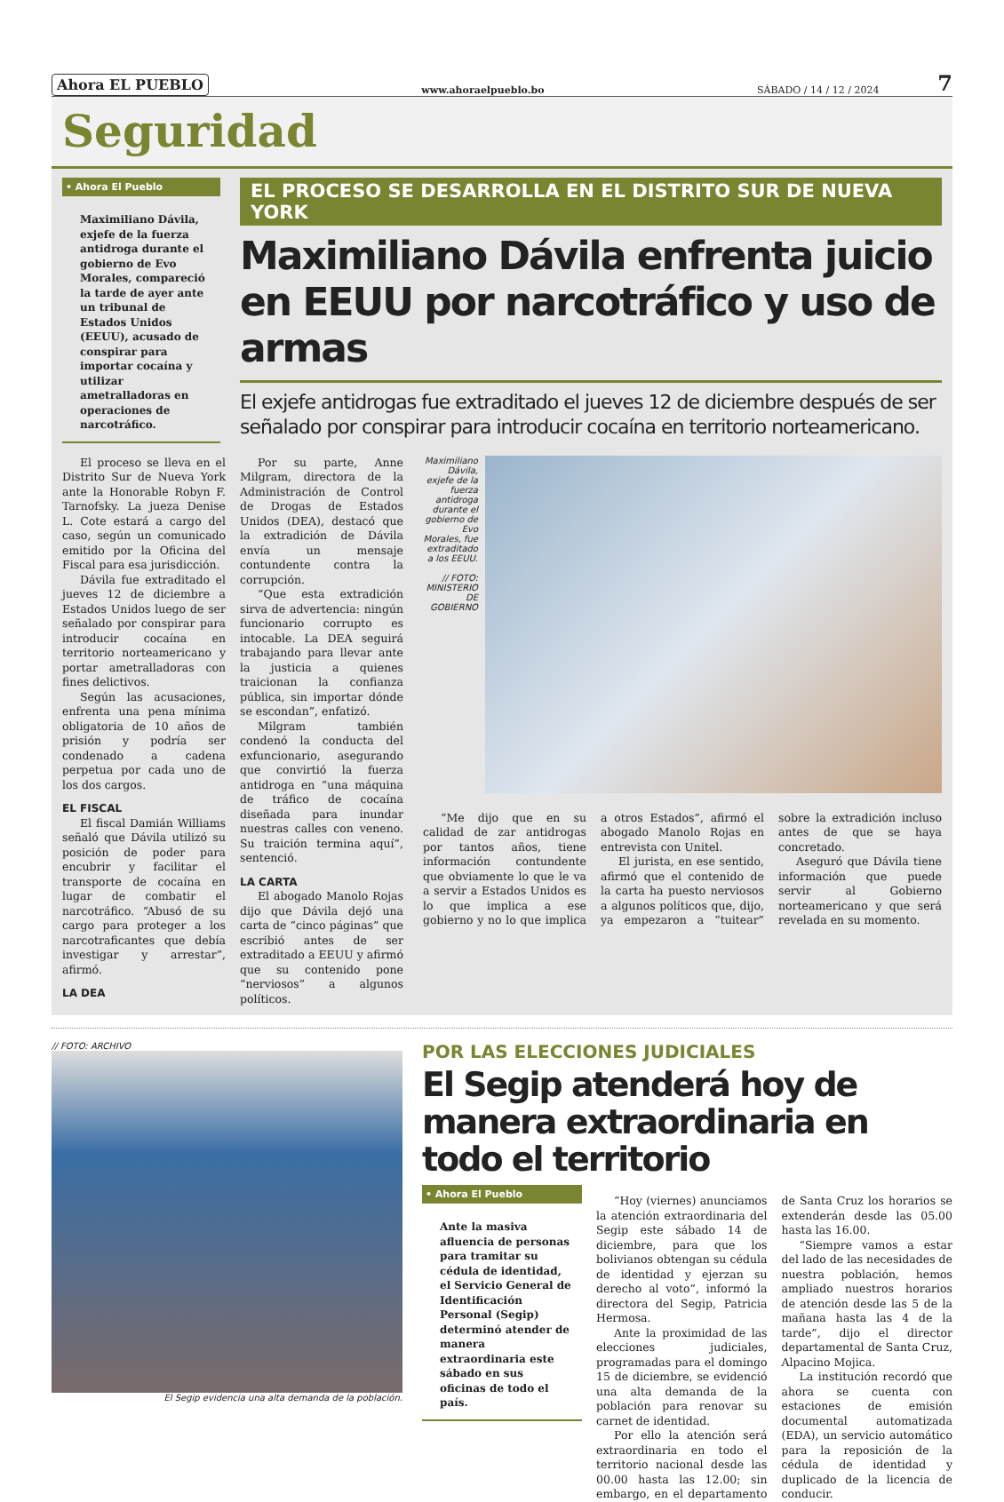Ahora EL PUEBLO www.ahoraelpueblo.bo SÁBADO / 14 / 12 / 2024 7
Seguridad
• Ahora El Pueblo
Maximiliano Dávila, exjefe de la fuerza antidroga durante el gobierno de Evo Morales, compareció la tarde de ayer ante un tribunal de Estados Unidos (EEUU), acusado de conspirar para importar cocaína y utilizar ametralladoras en operaciones de narcotráfico.
EL PROCESO SE DESARROLLA EN EL DISTRITO SUR DE NUEVA YORK
Maximiliano Dávila enfrenta juicio en EEUU por narcotráfico y uso de armas
El exjefe antidrogas fue extraditado el jueves 12 de diciembre después de ser señalado por conspirar para introducir cocaína en territorio norteamericano.
El proceso se lleva en el Distrito Sur de Nueva York ante la Honorable Robyn F. Tarnofsky. La jueza Denise L. Cote estará a cargo del caso, según un comunicado emitido por la Oficina del Fiscal para esa jurisdicción.
Dávila fue extraditado el jueves 12 de diciembre a Estados Unidos luego de ser señalado por conspirar para introducir cocaína en territorio norteamericano y portar ametralladoras con fines delictivos.
Según las acusaciones, enfrenta una pena mínima obligatoria de 10 años de prisión y podría ser condenado a cadena perpetua por cada uno de los dos cargos.
EL FISCAL
El fiscal Damián Williams señaló que Dávila utilizó su posición de poder para encubrir y facilitar el transporte de cocaína en lugar de combatir el narcotráfico. “Abusó de su cargo para proteger a los narcotraficantes que debía investigar y arrestar”, afirmó.
LA DEA
Por su parte, Anne Milgram, directora de la Administración de Control de Drogas de Estados Unidos (DEA), destacó que la extradición de Dávila envía un mensaje contundente contra la corrupción.
“Que esta extradición sirva de advertencia: ningún funcionario corrupto es intocable. La DEA seguirá trabajando para llevar ante la justicia a quienes traicionan la confianza pública, sin importar dónde se escondan”, enfatizó.
Milgram también condenó la conducta del exfuncionario, asegurando que convirtió la fuerza antidroga en “una máquina de tráfico de cocaína diseñada para inundar nuestras calles con veneno. Su traición termina aquí”, sentenció.
LA CARTA
El abogado Manolo Rojas dijo que Dávila dejó una carta de “cinco páginas” que escribió antes de ser extraditado a EEUU y afirmó que su contenido pone “nerviosos” a algunos políticos.
Maximiliano Dávila, exjefe de la fuerza antidroga durante el gobierno de Evo Morales, fue extraditado a los EEUU.
// FOTO: MINISTERIO DE GOBIERNO
“Me dijo que en su calidad de zar antidrogas por tantos años, tiene información contundente que obviamente lo que le va a servir a Estados Unidos es lo que implica a ese gobierno y no lo que implica a otros Estados”, afirmó el abogado Manolo Rojas en entrevista con Unitel.
El jurista, en ese sentido, afirmó que el contenido de la carta ha puesto nerviosos a algunos políticos que, dijo, ya empezaron a “tuitear” sobre la extradición incluso antes de que se haya concretado.
Aseguró que Dávila tiene información que puede servir al Gobierno norteamericano y que será revelada en su momento.
// FOTO: ARCHIVO
El Segip evidencia una alta demanda de la población.
POR LAS ELECCIONES JUDICIALES
El Segip atenderá hoy de manera extraordinaria en todo el territorio
• Ahora El Pueblo
Ante la masiva afluencia de personas para tramitar su cédula de identidad, el Servicio General de Identificación Personal (Segip) determinó atender de manera extraordinaria este sábado en sus oficinas de todo el país.
“Hoy (viernes) anunciamos la atención extraordinaria del Segip este sábado 14 de diciembre, para que los bolivianos obtengan su cédula de identidad y ejerzan su derecho al voto”, informó la directora del Segip, Patricia Hermosa.
Ante la proximidad de las elecciones judiciales, programadas para el domingo 15 de diciembre, se evidenció una alta demanda de la población para renovar su carnet de identidad.
Por ello la atención será extraordinaria en todo el territorio nacional desde las 00.00 hasta las 12.00; sin embargo, en el departamento de Santa Cruz los horarios se extenderán desde las 05.00 hasta las 16.00.
“Siempre vamos a estar del lado de las necesidades de nuestra población, hemos ampliado nuestros horarios de atención desde las 5 de la mañana hasta las 4 de la tarde”, dijo el director departamental de Santa Cruz, Alpacino Mojica.
La institución recordó que ahora se cuenta con estaciones de emisión documental automatizada (EDA), un servicio automático para la reposición de la cédula de identidad y duplicado de la licencia de conducir.